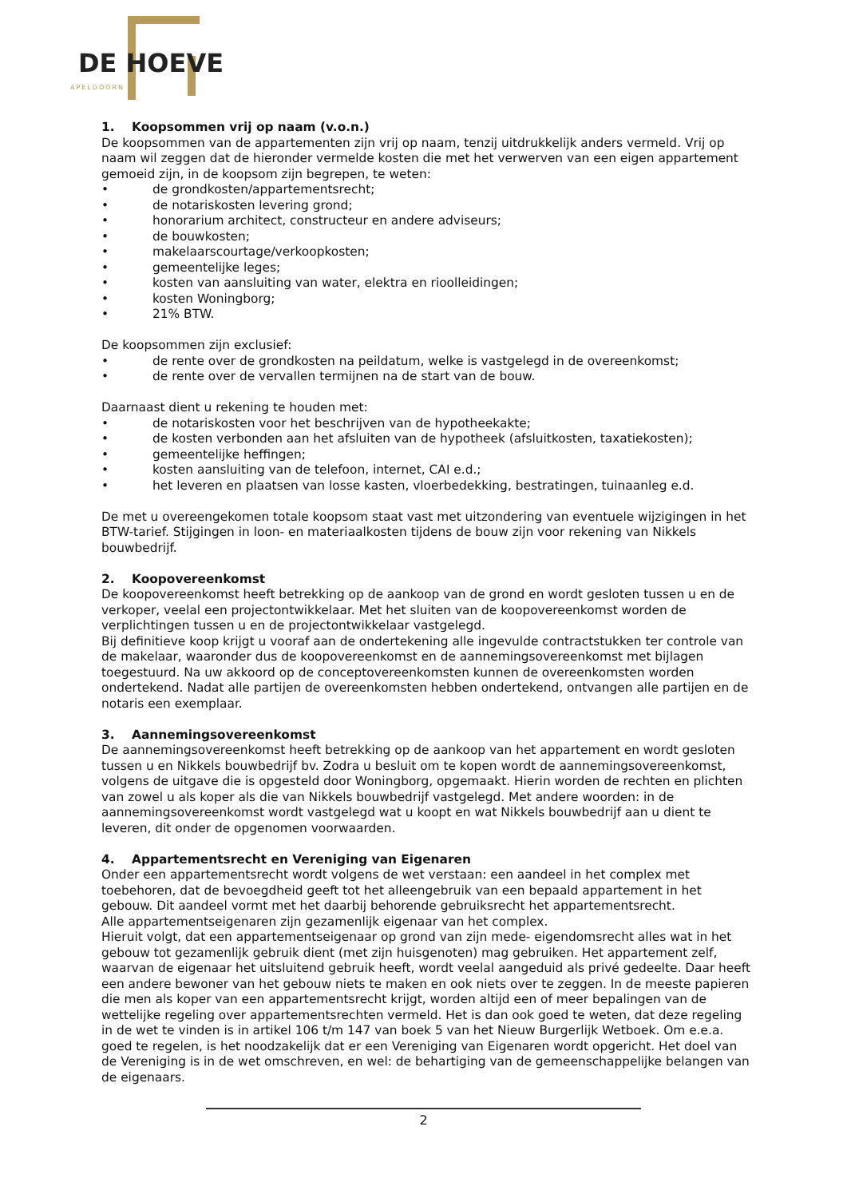DE HOEVE
APELDOORN
1. Koopsommen vrij op naam (v.o.n.)
De koopsommen van de appartementen zijn vrij op naam, tenzij uitdrukkelijk anders vermeld. Vrij op naam wil zeggen dat de hieronder vermelde kosten die met het verwerven van een eigen appartement gemoeid zijn, in de koopsom zijn begrepen, te weten:
• de grondkosten/appartementsrecht;
• de notariskosten levering grond;
• honorarium architect, constructeur en andere adviseurs;
• de bouwkosten;
• makelaarscourtage/verkoopkosten;
• gemeentelijke leges;
• kosten van aansluiting van water, elektra en rioolleidingen;
• kosten Woningborg;
• 21% BTW.
De koopsommen zijn exclusief:
• de rente over de grondkosten na peildatum, welke is vastgelegd in de overeenkomst;
• de rente over de vervallen termijnen na de start van de bouw.
Daarnaast dient u rekening te houden met:
• de notariskosten voor het beschrijven van de hypotheekakte;
• de kosten verbonden aan het afsluiten van de hypotheek (afsluitkosten, taxatiekosten);
• gemeentelijke heffingen;
• kosten aansluiting van de telefoon, internet, CAI e.d.;
• het leveren en plaatsen van losse kasten, vloerbedekking, bestratingen, tuinaanleg e.d.
De met u overeengekomen totale koopsom staat vast met uitzondering van eventuele wijzigingen in het BTW-tarief. Stijgingen in loon- en materiaalkosten tijdens de bouw zijn voor rekening van Nikkels bouwbedrijf.
2. Koopovereenkomst
De koopovereenkomst heeft betrekking op de aankoop van de grond en wordt gesloten tussen u en de verkoper, veelal een projectontwikkelaar. Met het sluiten van de koopovereenkomst worden de verplichtingen tussen u en de projectontwikkelaar vastgelegd.
Bij definitieve koop krijgt u vooraf aan de ondertekening alle ingevulde contractstukken ter controle van de makelaar, waaronder dus de koopovereenkomst en de aannemingsovereenkomst met bijlagen toegestuurd. Na uw akkoord op de conceptovereenkomsten kunnen de overeenkomsten worden ondertekend. Nadat alle partijen de overeenkomsten hebben ondertekend, ontvangen alle partijen en de notaris een exemplaar.
3. Aannemingsovereenkomst
De aannemingsovereenkomst heeft betrekking op de aankoop van het appartement en wordt gesloten tussen u en Nikkels bouwbedrijf bv. Zodra u besluit om te kopen wordt de aannemingsovereenkomst, volgens de uitgave die is opgesteld door Woningborg, opgemaakt. Hierin worden de rechten en plichten van zowel u als koper als die van Nikkels bouwbedrijf vastgelegd. Met andere woorden: in de aannemingsovereenkomst wordt vastgelegd wat u koopt en wat Nikkels bouwbedrijf aan u dient te leveren, dit onder de opgenomen voorwaarden.
4. Appartementsrecht en Vereniging van Eigenaren
Onder een appartementsrecht wordt volgens de wet verstaan: een aandeel in het complex met toebehoren, dat de bevoegdheid geeft tot het alleengebruik van een bepaald appartement in het gebouw. Dit aandeel vormt met het daarbij behorende gebruiksrecht het appartementsrecht.
Alle appartementseigenaren zijn gezamenlijk eigenaar van het complex.
Hieruit volgt, dat een appartementseigenaar op grond van zijn mede- eigendomsrecht alles wat in het gebouw tot gezamenlijk gebruik dient (met zijn huisgenoten) mag gebruiken. Het appartement zelf, waarvan de eigenaar het uitsluitend gebruik heeft, wordt veelal aangeduid als privé gedeelte. Daar heeft een andere bewoner van het gebouw niets te maken en ook niets over te zeggen. In de meeste papieren die men als koper van een appartementsrecht krijgt, worden altijd een of meer bepalingen van de wettelijke regeling over appartementsrechten vermeld. Het is dan ook goed te weten, dat deze regeling in de wet te vinden is in artikel 106 t/m 147 van boek 5 van het Nieuw Burgerlijk Wetboek. Om e.e.a. goed te regelen, is het noodzakelijk dat er een Vereniging van Eigenaren wordt opgericht. Het doel van de Vereniging is in de wet omschreven, en wel: de behartiging van de gemeenschappelijke belangen van de eigenaars.
2